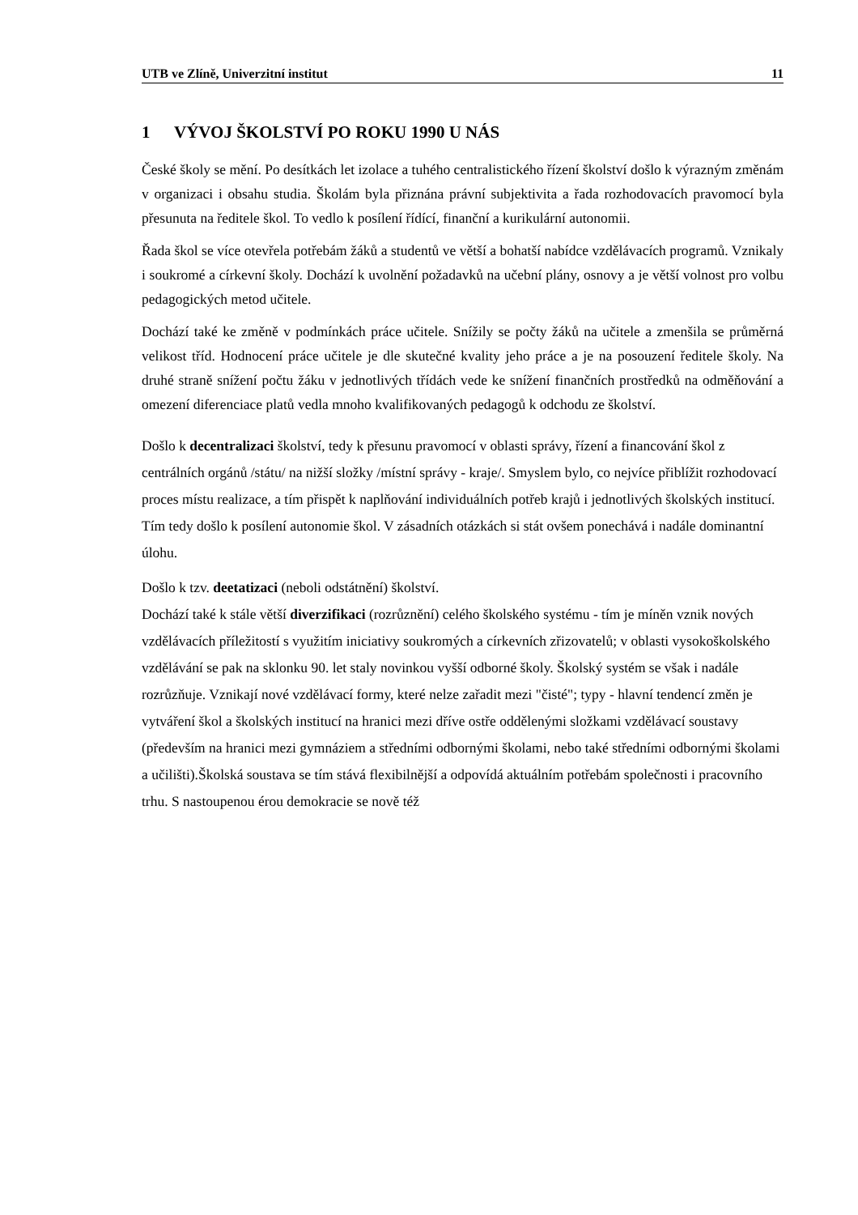UTB ve Zlíně, Univerzitní institut 11
1 VÝVOJ ŠKOLSTVÍ PO ROKU 1990 U NÁS
České školy se mění. Po desítkách let izolace a tuhého centralistického řízení školství došlo k výrazným změnám v organizaci i obsahu studia. Školám byla přiznána právní subjektivita a řada rozhodovacích pravomocí byla přesunuta na ředitele škol. To vedlo k posílení řídící, finanční a kurikulární autonomii.
Řada škol se více otevřela potřebám žáků a studentů ve větší a bohatší nabídce vzdělávacích programů. Vznikaly i soukromé a církevní školy. Dochází k uvolnění požadavků na učební plány, osnovy a je větší volnost pro volbu pedagogických metod učitele.
Dochází také ke změně v podmínkách práce učitele. Snížily se počty žáků na učitele a zmenšila se průměrná velikost tříd. Hodnocení práce učitele je dle skutečné kvality jeho práce a je na posouzení ředitele školy. Na druhé straně snížení počtu žáku v jednotlivých třídách vede ke snížení finančních prostředků na odměňování a omezení diferenciace platů vedla mnoho kvalifikovaných pedagogů k odchodu ze školství.
Došlo k decentralizaci školství, tedy k přesunu pravomocí v oblasti správy, řízení a financování škol z centrálních orgánů /státu/ na nižší složky /místní správy - kraje/. Smyslem bylo, co nejvíce přiblížit rozhodovací proces místu realizace, a tím přispět k naplňování individuálních potřeb krajů i jednotlivých školských institucí. Tím tedy došlo k posílení autonomie škol. V zásadních otázkách si stát ovšem ponechává i nadále dominantní úlohu.
Došlo k tzv. deetatizaci (neboli odstátnění) školství.
Dochází také k stále větší diverzifikaci (rozrůznění) celého školského systému - tím je míněn vznik nových vzdělávacích příležitostí s využitím iniciativy soukromých a církevních zřizovatelů; v oblasti vysokoškolského vzdělávání se pak na sklonku 90. let staly novinkou vyšší odborné školy. Školský systém se však i nadále rozrůzňuje. Vznikají nové vzdělávací formy, které nelze zařadit mezi "čisté"; typy - hlavní tendencí změn je vytváření škol a školských institucí na hranici mezi dříve ostře oddělenými složkami vzdělávací soustavy (především na hranici mezi gymnáziem a středními odbornými školami, nebo také středními odbornými školami a učilišti).Školská soustava se tím stává flexibilnější a odpovídá aktuálním potřebám společnosti i pracovního trhu. S nastoupenou érou demokracie se nově též